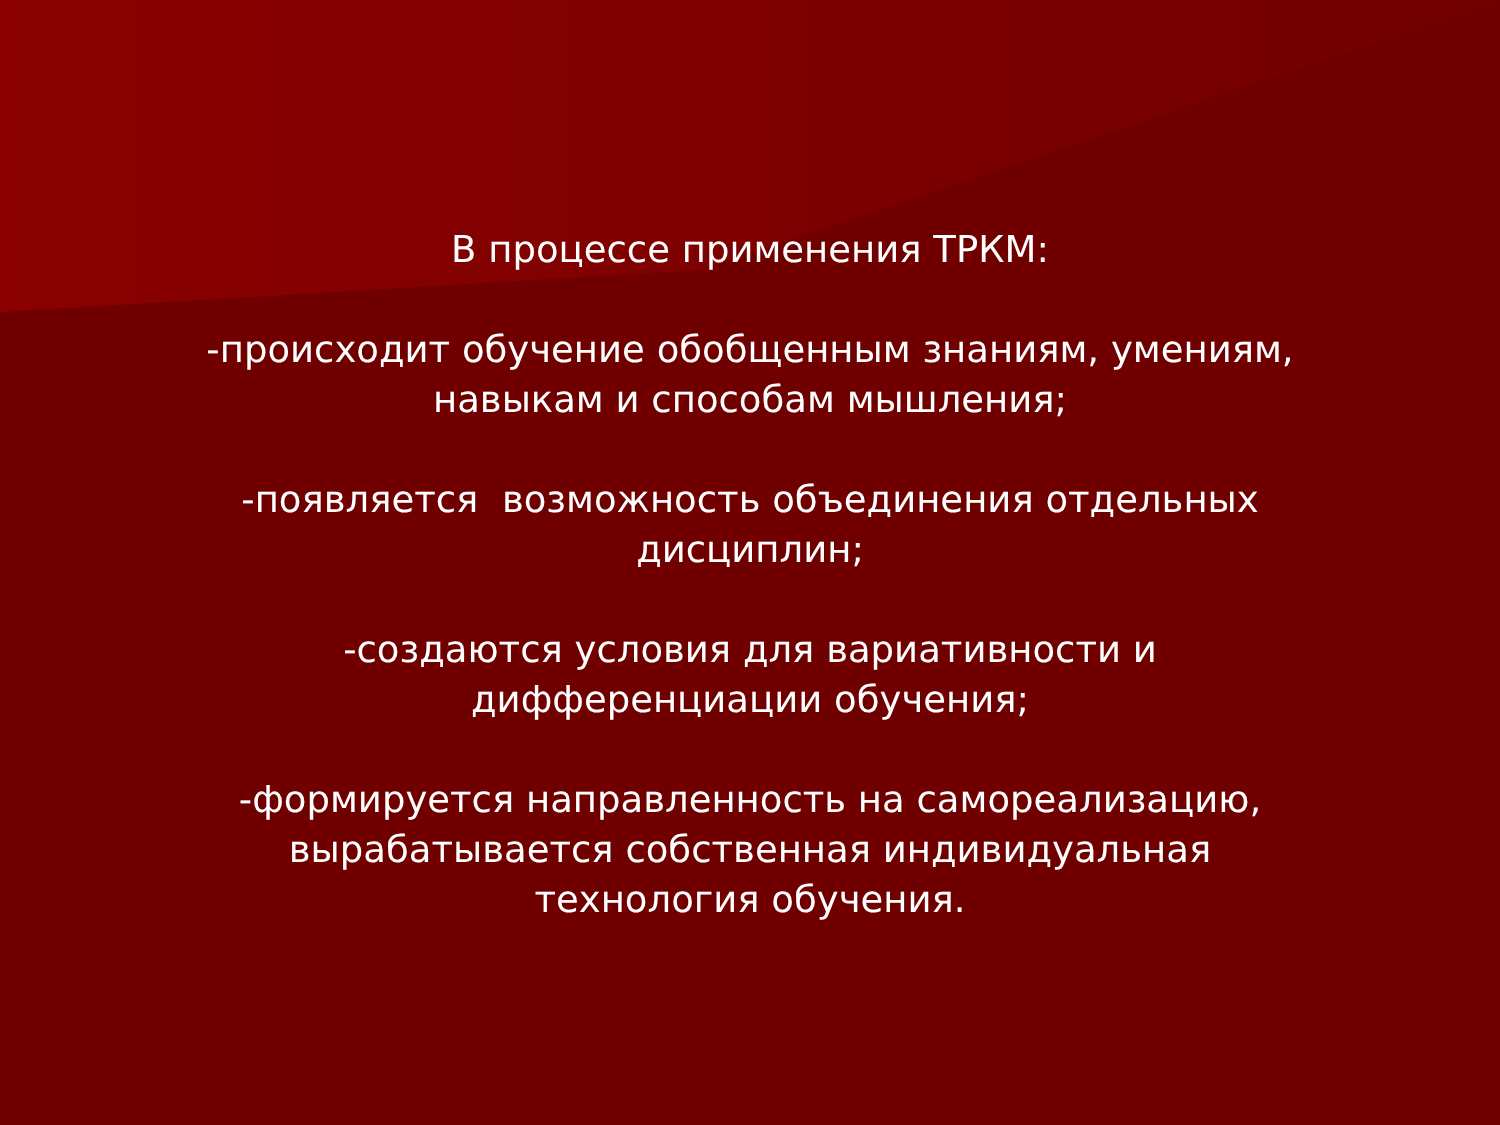В процессе применения ТРКМ:
-происходит обучение обобщенным знаниям, умениям,
навыкам и способам мышления;
-появляется возможность объединения отдельных
дисциплин;
-создаются условия для вариативности и
дифференциации обучения;
-формируется направленность на самореализацию,
вырабатывается собственная индивидуальная
технология обучения.